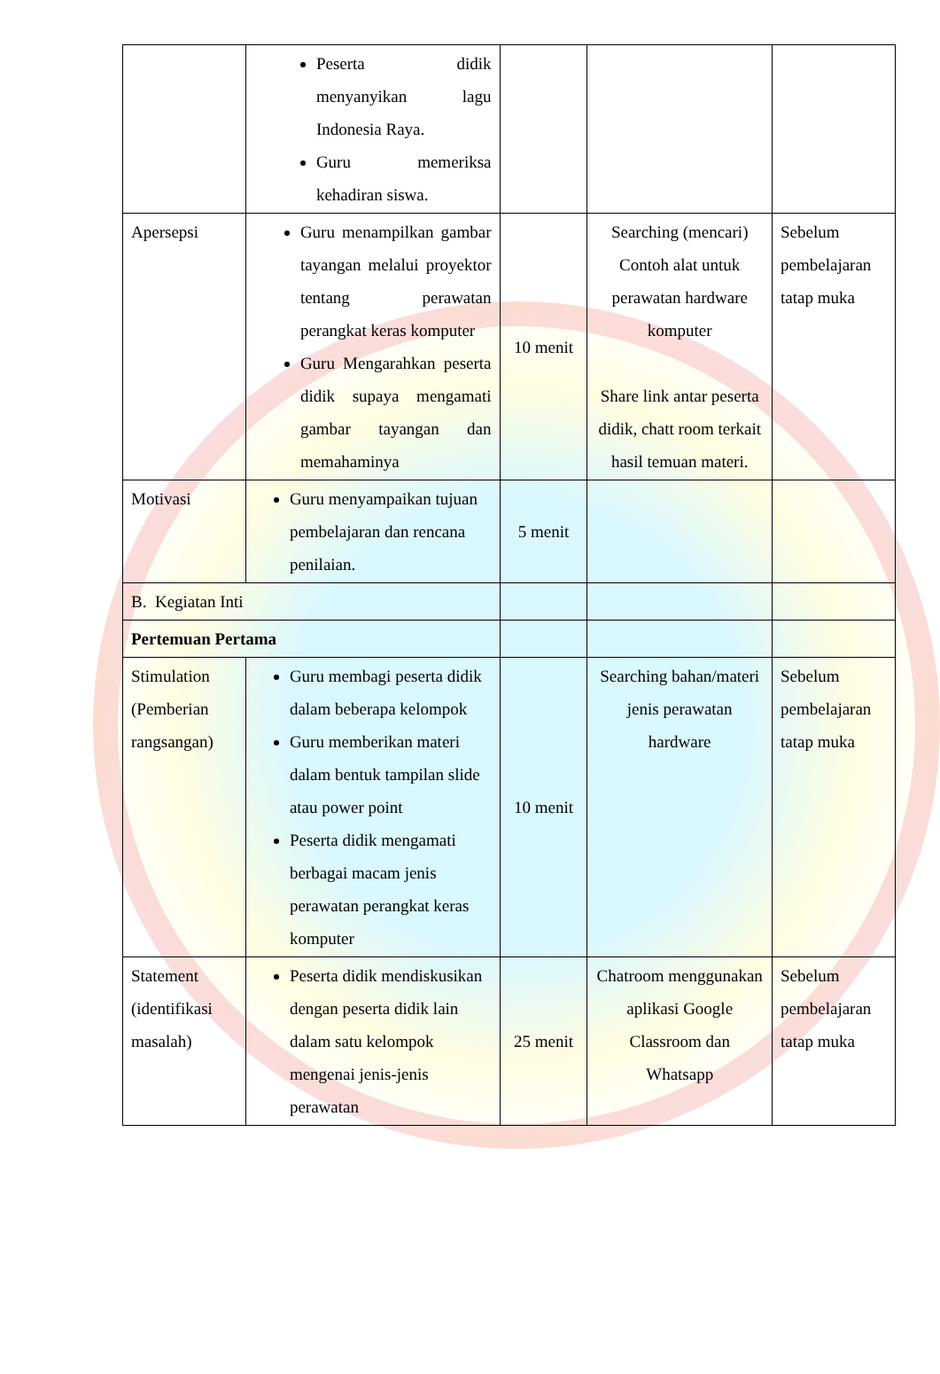| | Peserta didik menyanyikan lagu Indonesia Raya. Guru memeriksa kehadiran siswa. | | | |
| Apersepsi | Guru menampilkan gambar tayangan melalui proyektor tentang perawatan perangkat keras komputer Guru Mengarahkan peserta didik supaya mengamati gambar tayangan dan memahaminya | 10 menit | Searching (mencari) Contoh alat untuk perawatan hardware komputer Share link antar peserta didik, chatt room terkait hasil temuan materi. | Sebelum pembelajaran tatap muka |
| Motivasi | Guru menyampaikan tujuan pembelajaran dan rencana penilaian. | 5 menit | | |
| B. Kegiatan Inti | | | | |
| Pertemuan Pertama | | | | |
| Stimulation (Pemberian rangsangan) | Guru membagi peserta didik dalam beberapa kelompok Guru memberikan materi dalam bentuk tampilan slide atau power point Peserta didik mengamati berbagai macam jenis perawatan perangkat keras komputer | 10 menit | Searching bahan/materi jenis perawatan hardware | Sebelum pembelajaran tatap muka |
| Statement (identifikasi masalah) | Peserta didik mendiskusikan dengan peserta didik lain dalam satu kelompok mengenai jenis-jenis perawatan | 25 menit | Chatroom menggunakan aplikasi Google Classroom dan Whatsapp | Sebelum pembelajaran tatap muka |